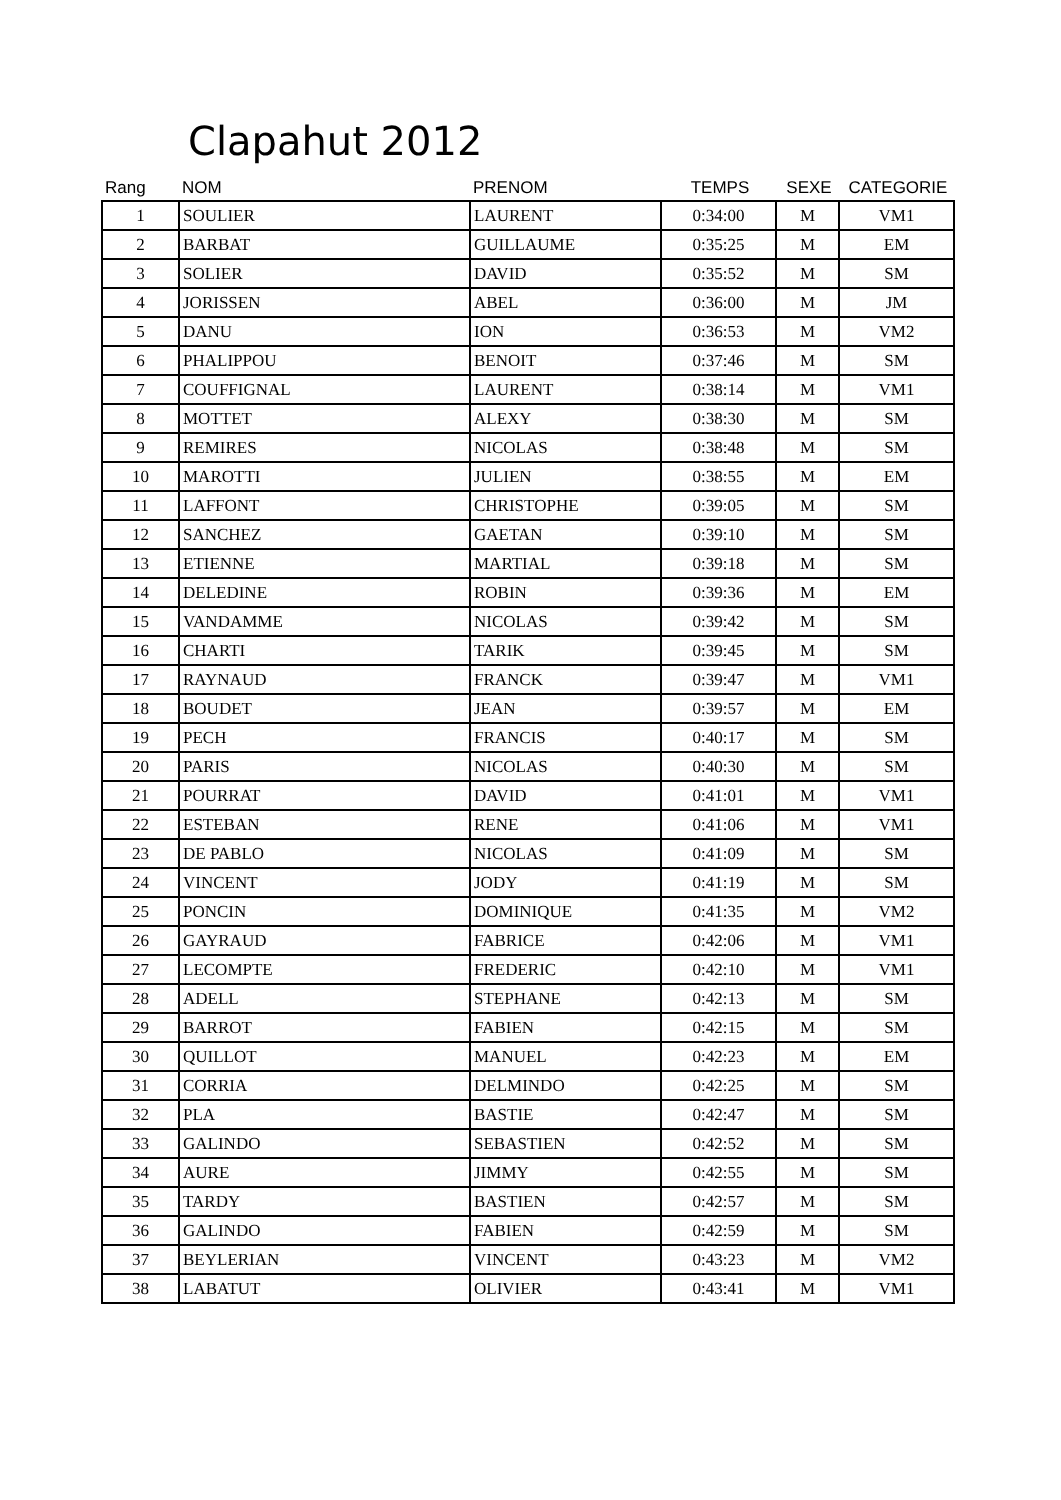Clapahut 2012
| Rang | NOM | PRENOM | TEMPS | SEXE | CATEGORIE |
| --- | --- | --- | --- | --- | --- |
| 1 | SOULIER | LAURENT | 0:34:00 | M | VM1 |
| 2 | BARBAT | GUILLAUME | 0:35:25 | M | EM |
| 3 | SOLIER | DAVID | 0:35:52 | M | SM |
| 4 | JORISSEN | ABEL | 0:36:00 | M | JM |
| 5 | DANU | ION | 0:36:53 | M | VM2 |
| 6 | PHALIPPOU | BENOIT | 0:37:46 | M | SM |
| 7 | COUFFIGNAL | LAURENT | 0:38:14 | M | VM1 |
| 8 | MOTTET | ALEXY | 0:38:30 | M | SM |
| 9 | REMIRES | NICOLAS | 0:38:48 | M | SM |
| 10 | MAROTTI | JULIEN | 0:38:55 | M | EM |
| 11 | LAFFONT | CHRISTOPHE | 0:39:05 | M | SM |
| 12 | SANCHEZ | GAETAN | 0:39:10 | M | SM |
| 13 | ETIENNE | MARTIAL | 0:39:18 | M | SM |
| 14 | DELEDINE | ROBIN | 0:39:36 | M | EM |
| 15 | VANDAMME | NICOLAS | 0:39:42 | M | SM |
| 16 | CHARTI | TARIK | 0:39:45 | M | SM |
| 17 | RAYNAUD | FRANCK | 0:39:47 | M | VM1 |
| 18 | BOUDET | JEAN | 0:39:57 | M | EM |
| 19 | PECH | FRANCIS | 0:40:17 | M | SM |
| 20 | PARIS | NICOLAS | 0:40:30 | M | SM |
| 21 | POURRAT | DAVID | 0:41:01 | M | VM1 |
| 22 | ESTEBAN | RENE | 0:41:06 | M | VM1 |
| 23 | DE PABLO | NICOLAS | 0:41:09 | M | SM |
| 24 | VINCENT | JODY | 0:41:19 | M | SM |
| 25 | PONCIN | DOMINIQUE | 0:41:35 | M | VM2 |
| 26 | GAYRAUD | FABRICE | 0:42:06 | M | VM1 |
| 27 | LECOMPTE | FREDERIC | 0:42:10 | M | VM1 |
| 28 | ADELL | STEPHANE | 0:42:13 | M | SM |
| 29 | BARROT | FABIEN | 0:42:15 | M | SM |
| 30 | QUILLOT | MANUEL | 0:42:23 | M | EM |
| 31 | CORRIA | DELMINDO | 0:42:25 | M | SM |
| 32 | PLA | BASTIE | 0:42:47 | M | SM |
| 33 | GALINDO | SEBASTIEN | 0:42:52 | M | SM |
| 34 | AURE | JIMMY | 0:42:55 | M | SM |
| 35 | TARDY | BASTIEN | 0:42:57 | M | SM |
| 36 | GALINDO | FABIEN | 0:42:59 | M | SM |
| 37 | BEYLERIAN | VINCENT | 0:43:23 | M | VM2 |
| 38 | LABATUT | OLIVIER | 0:43:41 | M | VM1 |